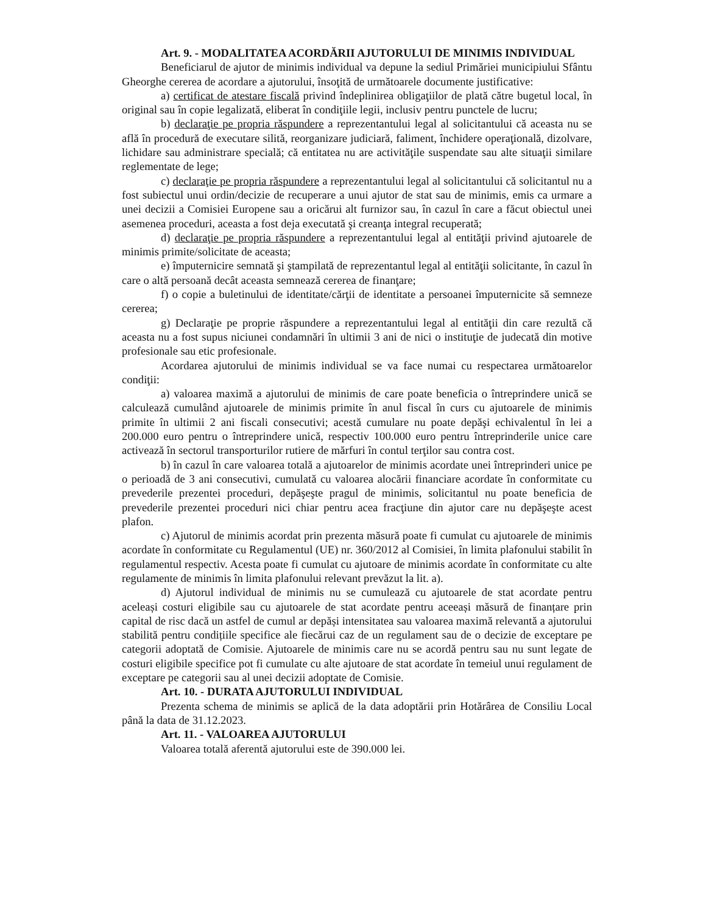Art. 9. - MODALITATEA ACORDĂRII AJUTORULUI DE MINIMIS INDIVIDUAL
Beneficiarul de ajutor de minimis individual va depune la sediul Primăriei municipiului Sfântu Gheorghe cererea de acordare a ajutorului, însoţită de următoarele documente justificative:
a) certificat de atestare fiscală privind îndeplinirea obligaţiilor de plată către bugetul local, în original sau în copie legalizată, eliberat în condiţiile legii, inclusiv pentru punctele de lucru;
b) declaraţie pe propria răspundere a reprezentantului legal al solicitantului că aceasta nu se află în procedură de executare silită, reorganizare judiciară, faliment, închidere operaţională, dizolvare, lichidare sau administrare specială; că entitatea nu are activităţile suspendate sau alte situaţii similare reglementate de lege;
c) declaraţie pe propria răspundere a reprezentantului legal al solicitantului că solicitantul nu a fost subiectul unui ordin/decizie de recuperare a unui ajutor de stat sau de minimis, emis ca urmare a unei decizii a Comisiei Europene sau a oricărui alt furnizor sau, în cazul în care a făcut obiectul unei asemenea proceduri, aceasta a fost deja executată şi creanţa integral recuperată;
d) declaraţie pe propria răspundere a reprezentantului legal al entităţii privind ajutoarele de minimis primite/solicitate de aceasta;
e) împuternicire semnată şi ştampilată de reprezentantul legal al entităţii solicitante, în cazul în care o altă persoană decât aceasta semnează cererea de finanţare;
f) o copie a buletinului de identitate/cărţii de identitate a persoanei împuternicite să semneze cererea;
g) Declaraţie pe proprie răspundere a reprezentantului legal al entităţii din care rezultă că aceasta nu a fost supus niciunei condamnări în ultimii 3 ani de nici o instituţie de judecată din motive profesionale sau etic profesionale.
Acordarea ajutorului de minimis individual se va face numai cu respectarea următoarelor condiţii:
a) valoarea maximă a ajutorului de minimis de care poate beneficia o întreprindere unică se calculează cumulând ajutoarele de minimis primite în anul fiscal în curs cu ajutoarele de minimis primite în ultimii 2 ani fiscali consecutivi; acestă cumulare nu poate depăşi echivalentul în lei a 200.000 euro pentru o întreprindere unică, respectiv 100.000 euro pentru întreprinderile unice care activează în sectorul transporturilor rutiere de mărfuri în contul terţilor sau contra cost.
b) în cazul în care valoarea totală a ajutoarelor de minimis acordate unei întreprinderi unice pe o perioadă de 3 ani consecutivi, cumulată cu valoarea alocării financiare acordate în conformitate cu prevederile prezentei proceduri, depăşeşte pragul de minimis, solicitantul nu poate beneficia de prevederile prezentei proceduri nici chiar pentru acea fracţiune din ajutor care nu depăşeşte acest plafon.
c) Ajutorul de minimis acordat prin prezenta măsură poate fi cumulat cu ajutoarele de minimis acordate în conformitate cu Regulamentul (UE) nr. 360/2012 al Comisiei, în limita plafonului stabilit în regulamentul respectiv. Acesta poate fi cumulat cu ajutoare de minimis acordate în conformitate cu alte regulamente de minimis în limita plafonului relevant prevăzut la lit. a).
d) Ajutorul individual de minimis nu se cumulează cu ajutoarele de stat acordate pentru aceleași costuri eligibile sau cu ajutoarele de stat acordate pentru aceeași măsură de finanțare prin capital de risc dacă un astfel de cumul ar depăși intensitatea sau valoarea maximă relevantă a ajutorului stabilită pentru condițiile specifice ale fiecărui caz de un regulament sau de o decizie de exceptare pe categorii adoptată de Comisie. Ajutoarele de minimis care nu se acordă pentru sau nu sunt legate de costuri eligibile specifice pot fi cumulate cu alte ajutoare de stat acordate în temeiul unui regulament de exceptare pe categorii sau al unei decizii adoptate de Comisie.
Art. 10. - DURATA AJUTORULUI INDIVIDUAL
Prezenta schema de minimis se aplică de la data adoptării prin Hotărârea de Consiliu Local până la data de 31.12.2023.
Art. 11. - VALOAREA AJUTORULUI
Valoarea totală aferentă ajutorului este de 390.000 lei.